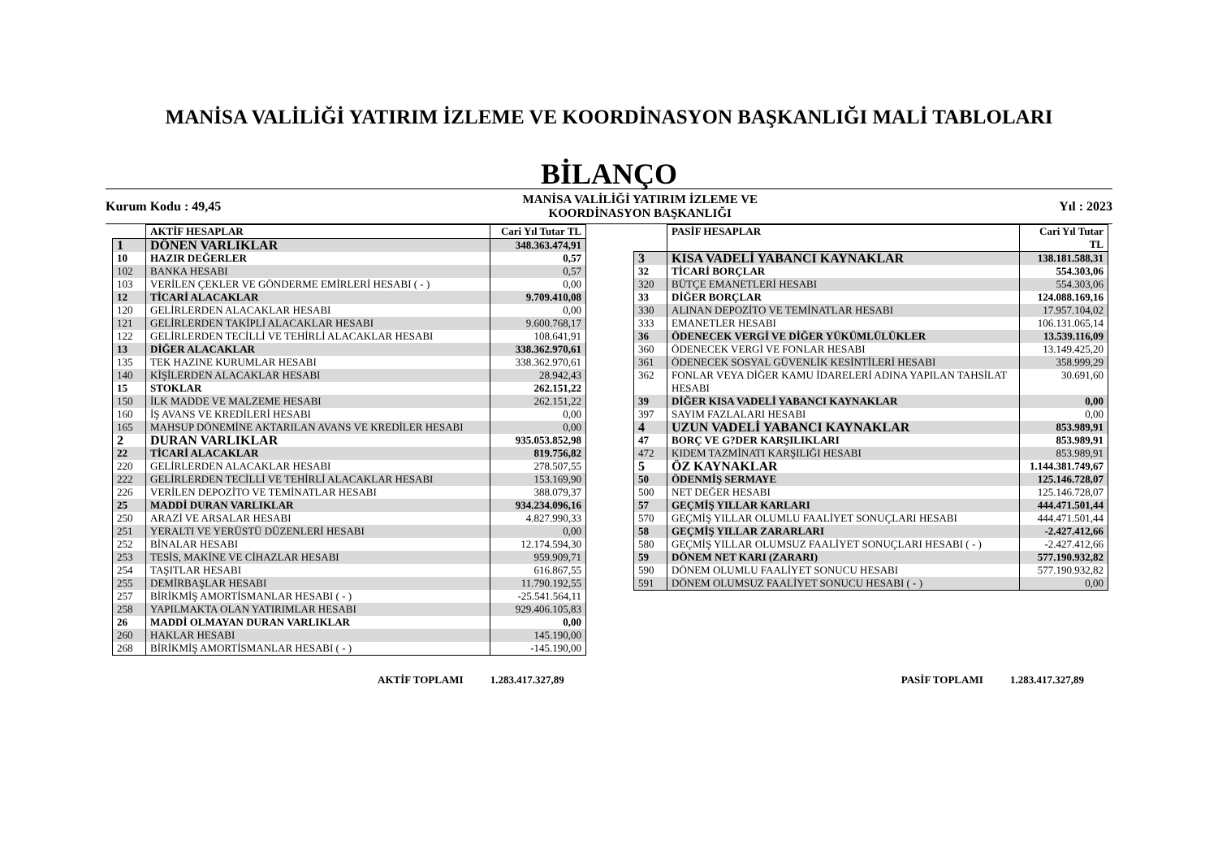MANİSA VALİLİĞİ YATIRIM İZLEME VE KOORDİNASYON BAŞKANLIĞI MALİ TABLOLARI
BİLANÇO
Kurum Kodu : 49,45
MANİSA VALİLİĞİ YATIRIM İZLEME VE
KOORDİNASYON BAŞKANLIĞI
Yıl : 2023
| | AKTİF HESAPLAR | Cari Yıl Tutar TL |
| --- | --- | --- |
| 1 | DÖNEN VARLIKLAR | 348.363.474,91 |
| 10 | HAZIR DEĞERLER | 0,57 |
| 102 | BANKA HESABI | 0,57 |
| 103 | VERİLEN ÇEKLER VE GÖNDERME EMİRLERİ HESABI ( - ) | 0,00 |
| 12 | TİCARİ ALACAKLAR | 9.709.410,08 |
| 120 | GELİRLERDEN ALACAKLAR HESABI | 0,00 |
| 121 | GELİRLERDEN TAKİPLİ ALACAKLAR HESABI | 9.600.768,17 |
| 122 | GELİRLERDEN TECİLLİ VE TEHİRLİ ALACAKLAR HESABI | 108.641,91 |
| 13 | DİĞER ALACAKLAR | 338.362.970,61 |
| 135 | TEK HAZINE KURUMLAR HESABI | 338.362.970,61 |
| 140 | KİŞİLERDEN ALACAKLAR HESABI | 28.942,43 |
| 15 | STOKLAR | 262.151,22 |
| 150 | İLK MADDE VE MALZEME HESABI | 262.151,22 |
| 160 | İŞ AVANS VE KREDİLERİ HESABI | 0,00 |
| 165 | MAHSUP DÖNEMİNE AKTARILAN AVANS VE KREDİLER HESABI | 0,00 |
| 2 | DURAN VARLIKLAR | 935.053.852,98 |
| 22 | TİCARİ ALACAKLAR | 819.756,82 |
| 220 | GELİRLERDEN ALACAKLAR HESABI | 278.507,55 |
| 222 | GELİRLERDEN TECİLLİ VE TEHİRLİ ALACAKLAR HESABI | 153.169,90 |
| 226 | VERİLEN DEPOZİTO VE TEMİNATLAR HESABI | 388.079,37 |
| 25 | MADDİ DURAN VARLIKLAR | 934.234.096,16 |
| 250 | ARAZİ VE ARSALAR HESABI | 4.827.990,33 |
| 251 | YERALTI VE YERÜSTÜ DÜZENLERİ HESABI | 0,00 |
| 252 | BİNALAR HESABI | 12.174.594,30 |
| 253 | TESİS, MAKİNE VE CİHAZLAR HESABI | 959.909,71 |
| 254 | TAŞITLAR HESABI | 616.867,55 |
| 255 | DEMİRBAŞLAR HESABI | 11.790.192,55 |
| 257 | BİRİKMİŞ AMORTİSMANLAR HESABI ( - ) | -25.541.564,11 |
| 258 | YAPILMAKTA OLAN YATIRIMLAR HESABI | 929.406.105,83 |
| 26 | MADDİ OLMAYAN DURAN VARLIKLAR | 0,00 |
| 260 | HAKLAR HESABI | 145.190,00 |
| 268 | BİRİKMİŞ AMORTİSMANLAR HESABI ( - ) | -145.190,00 |
| | PASİF HESAPLAR | Cari Yıl Tutar TL |
| --- | --- | --- |
| 3 | KISA VADELİ YABANCI KAYNAKLAR | 138.181.588,31 |
| 32 | TİCARİ BORÇLAR | 554.303,06 |
| 320 | BÜTÇE EMANETLERİ HESABI | 554.303,06 |
| 33 | DİĞER BORÇLAR | 124.088.169,16 |
| 330 | ALINAN DEPOZİTO VE TEMİNATLAR HESABI | 17.957.104,02 |
| 333 | EMANETLER HESABI | 106.131.065,14 |
| 36 | ÖDENECEK VERGİ VE DİĞER YÜKÜMLÜLÜKLER | 13.539.116,09 |
| 360 | ÖDENECEK VERGİ VE FONLAR HESABI | 13.149.425,20 |
| 361 | ÖDENECEK SOSYAL GÜVENLİK KESİNTİLERİ HESABI | 358.999,29 |
| 362 | FONLAR VEYA DİĞER KAMU İDARELERİ ADINA YAPILAN TAHSİLAT HESABI | 30.691,60 |
| 39 | DİĞER KISA VADELİ YABANCI KAYNAKLAR | 0,00 |
| 397 | SAYIM FAZLALARI HESABI | 0,00 |
| 4 | UZUN VADELİ YABANCI KAYNAKLAR | 853.989,91 |
| 47 | BORÇ VE G?DER KARŞILIKLARI | 853.989,91 |
| 472 | KIDEM TAZMİNATI KARŞILIĞI HESABI | 853.989,91 |
| 5 | ÖZ KAYNAKLAR | 1.144.381.749,67 |
| 50 | ÖDENMİŞ SERMAYE | 125.146.728,07 |
| 500 | NET DEĞER HESABI | 125.146.728,07 |
| 57 | GEÇMİŞ YILLAR KARLARI | 444.471.501,44 |
| 570 | GEÇMİŞ YILLAR OLUMLU FAALİYET SONUÇLARI HESABI | 444.471.501,44 |
| 58 | GEÇMİŞ YILLAR ZARARLARI | -2.427.412,66 |
| 580 | GEÇMİŞ YILLAR OLUMSUZ FAALİYET SONUÇLARI HESABI ( - ) | -2.427.412,66 |
| 59 | DÖNEM NET KARI (ZARARI) | 577.190.932,82 |
| 590 | DÖNEM OLUMLU FAALİYET SONUCU HESABI | 577.190.932,82 |
| 591 | DÖNEM OLUMSUZ FAALİYET SONUCU HESABI ( - ) | 0,00 |
AKTİF TOPLAMI 1.283.417.327,89 PASİF TOPLAMI 1.283.417.327,89